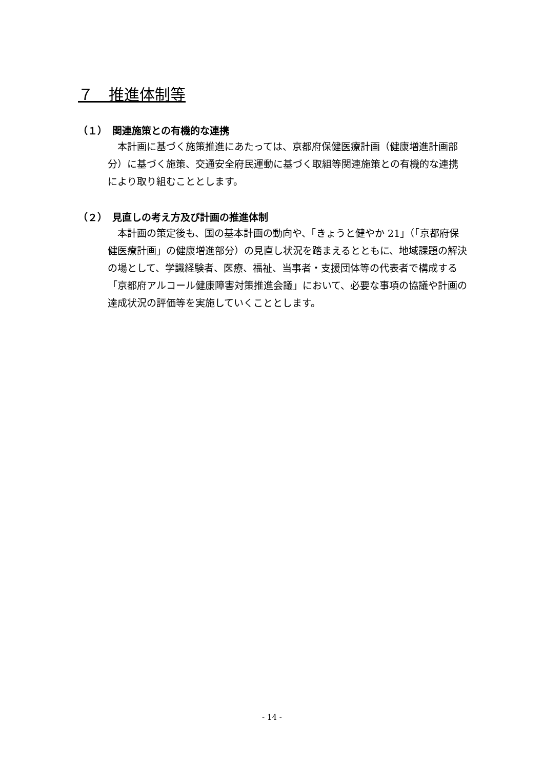７　推進体制等
（１）　関連施策との有機的な連携
　本計画に基づく施策推進にあたっては、京都府保健医療計画（健康増進計画部分）に基づく施策、交通安全府民運動に基づく取組等関連施策との有機的な連携により取り組むこととします。
（２）　見直しの考え方及び計画の推進体制
　本計画の策定後も、国の基本計画の動向や、「きょうと健やか 21」（「京都府保健医療計画」の健康増進部分）の見直し状況を踏まえるとともに、地域課題の解決の場として、学識経験者、医療、福祉、当事者・支援団体等の代表者で構成する「京都府アルコール健康障害対策推進会議」において、必要な事項の協議や計画の達成状況の評価等を実施していくこととします。
- 14 -